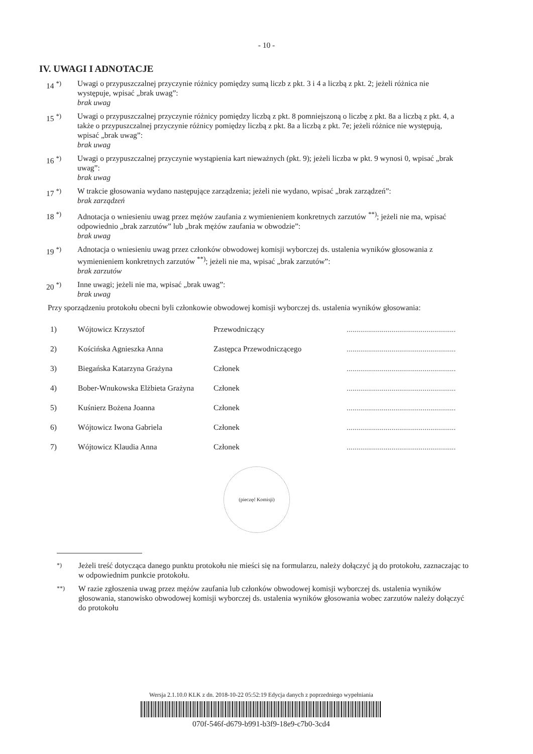- 10 -
IV. UWAGI I ADNOTACJE
14 <sup>*)</sup> Uwagi o przypuszczalnej przyczynie różnicy pomiędzy sumą liczb z pkt. 3 i 4 a liczbą z pkt. 2; jeżeli różnica nie występuje, wpisać „brak uwag”:
brak uwag
15 <sup>*)</sup> Uwagi o przypuszczalnej przyczynie różnicy pomiędzy liczbą z pkt. 8 pomniejszoną o liczbę z pkt. 8a a liczbą z pkt. 4, a także o przypuszczalnej przyczynie różnicy pomiędzy liczbą z pkt. 8a a liczbą z pkt. 7e; jeżeli różnice nie występują, wpisać „brak uwag”:
brak uwag
16 <sup>*)</sup> Uwagi o przypuszczalnej przyczynie wystąpienia kart nieważnych (pkt. 9); jeżeli liczba w pkt. 9 wynosi 0, wpisać „brak uwag”:
brak uwag
17 <sup>*)</sup> W trakcie głosowania wydano następujące zarządzenia; jeżeli nie wydano, wpisać „brak zarządzeń”:
brak zarządzeń
18 <sup>*)</sup> Adnotacja o wniesieniu uwag przez mężów zaufania z wymienieniem konkretnych zarzutów <sup>**)</sup>; jeżeli nie ma, wpisać odpowiednio „brak zarzutów” lub „brak mężów zaufania w obwodzie”:
brak uwag
19 <sup>*)</sup> Adnotacja o wniesieniu uwag przez członków obwodowej komisji wyborczej ds. ustalenia wyników głosowania z wymienieniem konkretnych zarzutów <sup>**)</sup>; jeżeli nie ma, wpisać „brak zarzutów”:
brak zarzutów
20 <sup>*)</sup> Inne uwagi; jeżeli nie ma, wpisać „brak uwag”:
brak uwag
Przy sporządzeniu protokołu obecni byli członkowie obwodowej komisji wyborczej ds. ustalenia wyników głosowania:
| 1) | Wójtowicz Krzysztof | Przewodniczący | ........................................................ |
| 2) | Kościńska Agnieszka Anna | Zastępca Przewodniczącego | ........................................................ |
| 3) | Biegańska Katarzyna Grażyna | Członek | ........................................................ |
| 4) | Bober-Wnukowska Elżbieta Grażyna | Członek | ........................................................ |
| 5) | Kuśnierz Bożena Joanna | Członek | ........................................................ |
| 6) | Wójtowicz Iwona Gabriela | Członek | ........................................................ |
| 7) | Wójtowicz Klaudia Anna | Członek | ........................................................ |
(pieczęć Komisji)
*)
Jeżeli treść dotycząca danego punktu protokołu nie mieści się na formularzu, należy dołączyć ją do protokołu, zaznaczając to w odpowiednim punkcie protokołu.
**)
W razie zgłoszenia uwag przez mężów zaufania lub członków obwodowej komisji wyborczej ds. ustalenia wyników głosowania, stanowisko obwodowej komisji wyborczej ds. ustalenia wyników głosowania wobec zarzutów należy dołączyć do protokołu
Wersja 2.1.10.0 KLK z dn. 2018-10-22 05:52:19 Edycja danych z poprzedniego wypełniania
070f-546f-d679-b991-b3f9-18e9-c7b0-3cd4